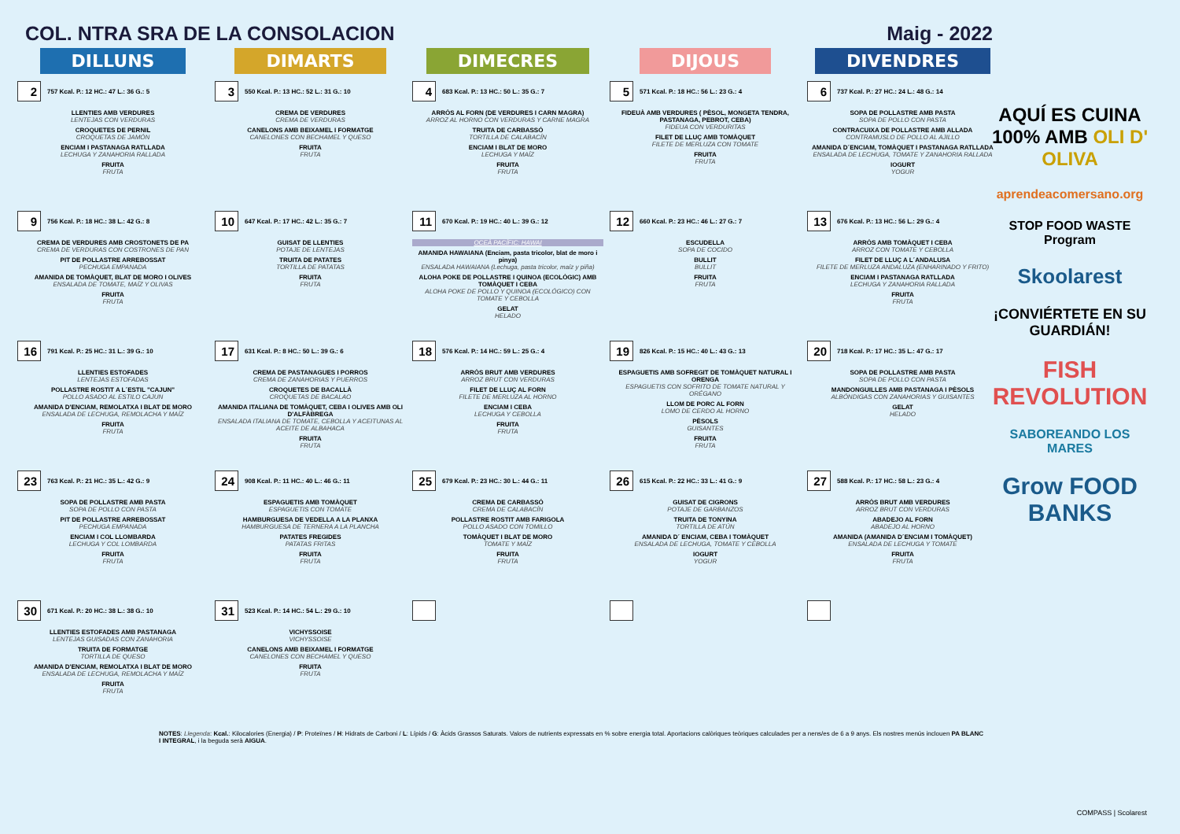COL. NTRA SRA DE LA CONSOLACION Maig - 2022
AQUÍ ES CUINA 100% AMB OLI D' OLIVA
aprendeacomersano.org
STOP FOOD WASTE Program
Skoolarest
¡CONVIÉRTETE EN SU GUARDIÁN!
FISH REVOLUTION
SABOREANDO LOS MARES
Grow FOOD BANKS
| DILLUNS | DIMARTS | DIMECRES | DIJOUS | DIVENDRES |
| --- | --- | --- | --- | --- |
| 2 757 Kcal. P.: 12 HC.: 47 L.: 36 G.: 5 LLENTIES AMB VERDURES LENTEJAS CON VERDURAS CROQUETES DE PERNIL CROQUETAS DE JAMÓN ENCIAM I PASTANAGA RATLLADA LECHUGA Y ZANAHORIA RALLADA FRUITA FRUTA | 3 550 Kcal. P.: 13 HC.: 52 L.: 31 G.: 10 CREMA DE VERDURES CREMA DE VERDURAS CANELONS AMB BEIXAMEL I FORMATGE CANELONES CON BECHAMEL Y QUESO FRUITA FRUTA | 4 683 Kcal. P.: 13 HC.: 50 L.: 35 G.: 7 ARRÒS AL FORN (DE VERDURES I CARN MAGRA) ARROZ AL HORNO CON VERDURAS Y CARNE MAGRA TRUITA DE CARBASSÓ TORTILLA DE CALABACÍN ENCIAM I BLAT DE MORO LECHUGA Y MAÍZ FRUITA FRUTA | 5 571 Kcal. P.: 18 HC.: 56 L.: 23 G.: 4 FIDEUÀ AMB VERDURES ( PÈSOL, MONGETA TENDRA, PASTANAGA, PEBROT, CEBA) FIDEUA CON VERDURITAS FILET DE LLUÇ AMB TOMÀQUET FILETE DE MERLUZA CON TOMATE FRUITA FRUTA | 6 737 Kcal. P.: 27 HC.: 24 L.: 48 G.: 14 SOPA DE POLLASTRE AMB PASTA SOPA DE POLLO CON PASTA CONTRACUIXA DE POLLASTRE AMB ALLADA CONTRAMUSLO DE POLLO AL AJILLO AMANIDA D´ENCIAM, TOMÀQUET I PASTANAGA RATLLADA ENSALADA DE LECHUGA, TOMATE Y ZANAHORIA RALLADA IOGURT YOGUR |
| 9 756 Kcal. P.: 18 HC.: 38 L.: 42 G.: 8 CREMA DE VERDURES AMB CROSTONETS DE PA CREMA DE VERDURAS CON COSTRONES DE PAN PIT DE POLLASTRE ARREBOSSAT PECHUGA EMPANADA AMANIDA DE TOMÀQUET, BLAT DE MORO I OLIVES ENSALADA DE TOMATE, MAÍZ Y OLIVAS FRUITA FRUTA | 10 647 Kcal. P.: 17 HC.: 42 L.: 35 G.: 7 GUISAT DE LLENTIES POTAJE DE LENTEJAS TRUITA DE PATATES TORTILLA DE PATATAS FRUITA FRUTA | 11 670 Kcal. P.: 19 HC.: 40 L.: 39 G.: 12 OCEÀ PACÍFIC: HAWAI AMANIDA HAWAIANA (Enciam, pasta tricolor, blat de moro i pinya) ENSALADA HAWAIANA (Lechuga, pasta tricolor, maíz y piña) ALOHA POKE DE POLLASTRE I QUINOA (ECOLÒGIC) AMB TOMÀQUET I CEBA ALOHA POKE DE POLLO Y QUINOA (ECOLÓGICO) CON TOMATE Y CEBOLLA GELAT HELADO | 12 660 Kcal. P.: 23 HC.: 46 L.: 27 G.: 7 ESCUDELLA SOPA DE COCIDO BULLIT BULLIT FRUITA FRUTA | 13 676 Kcal. P.: 13 HC.: 56 L.: 29 G.: 4 ARRÒS AMB TOMÀQUET I CEBA ARROZ CON TOMATE Y CEBOLLA FILET DE LLUÇ A L´ANDALUSA FILETE DE MERLUZA ANDALUZA (ENHARINADO Y FRITO) ENCIAM I PASTANAGA RATLLADA LECHUGA Y ZANAHORIA RALLADA FRUITA FRUTA |
| 16 791 Kcal. P.: 25 HC.: 31 L.: 39 G.: 10 LLENTIES ESTOFADES LENTEJAS ESTOFADAS POLLASTRE ROSTIT A L´ESTIL "CAJUN" POLLO ASADO AL ESTILO CAJUN AMANIDA D'ENCIAM, REMOLATXA I BLAT DE MORO ENSALADA DE LECHUGA, REMOLACHA Y MAÍZ FRUITA FRUTA | 17 631 Kcal. P.: 8 HC.: 50 L.: 39 G.: 6 CREMA DE PASTANAGUES I PORROS CREMA DE ZANAHORIAS Y PUERROS CROQUETES DE BACALLÀ CROQUETAS DE BACALAO AMANIDA ITALIANA DE TOMÀQUET, CEBA I OLIVES AMB OLI D'ALFÀBREGA ENSALADA ITALIANA DE TOMATE, CEBOLLA Y ACEITUNAS AL ACEITE DE ALBAHACA FRUITA FRUTA | 18 576 Kcal. P.: 14 HC.: 59 L.: 25 G.: 4 ARRÒS BRUT AMB VERDURES ARROZ BRUT CON VERDURAS FILET DE LLUÇ AL FORN FILETE DE MERLUZA AL HORNO ENCIAM I CEBA LECHUGA Y CEBOLLA FRUITA FRUTA | 19 826 Kcal. P.: 15 HC.: 40 L.: 43 G.: 13 ESPAGUETIS AMB SOFREGIT DE TOMÀQUET NATURAL I ORENGA ESPAGUETIS CON SOFRITO DE TOMATE NATURAL Y ORÉGANO LLOM DE PORC AL FORN LOMO DE CERDO AL HORNO PÈSOLS GUISANTES FRUITA FRUTA | 20 718 Kcal. P.: 17 HC.: 35 L.: 47 G.: 17 SOPA DE POLLASTRE AMB PASTA SOPA DE POLLO CON PASTA MANDONGUILLES AMB PASTANAGA I PÈSOLS ALBÓNDIGAS CON ZANAHORIAS Y GUISANTES GELAT HELADO |
| 23 763 Kcal. P.: 21 HC.: 35 L.: 42 G.: 9 SOPA DE POLLASTRE AMB PASTA SOPA DE POLLO CON PASTA PIT DE POLLASTRE ARREBOSSAT PECHUGA EMPANADA ENCIAM I COL LLOMBARDA LECHUGA Y COL LOMBARDA FRUITA FRUTA | 24 908 Kcal. P.: 11 HC.: 40 L.: 46 G.: 11 ESPAGUETIS AMB TOMÀQUET ESPAGUETIS CON TOMATE HAMBURGUESA DE VEDELLA A LA PLANXA HAMBURGUESA DE TERNERA A LA PLANCHA PATATES FREGIDES PATATAS FRITAS FRUITA FRUTA | 25 679 Kcal. P.: 23 HC.: 30 L.: 44 G.: 11 CREMA DE CARBASSÓ CREMA DE CALABACÍN POLLASTRE ROSTIT AMB FARIGOLA POLLO ASADO CON TOMILLO TOMÀQUET I BLAT DE MORO TOMATE Y MAÍZ FRUITA FRUTA | 26 615 Kcal. P.: 22 HC.: 33 L.: 41 G.: 9 GUISAT DE CIGRONS POTAJE DE GARBANZOS TRUITA DE TONYINA TORTILLA DE ATÚN AMANIDA D´ ENCIAM, CEBA I TOMÀQUET ENSALADA DE LECHUGA, TOMATE Y CEBOLLA IOGURT YOGUR | 27 588 Kcal. P.: 17 HC.: 58 L.: 23 G.: 4 ARRÒS BRUT AMB VERDURES ARROZ BRUT CON VERDURAS ABADEJO AL FORN ABADEJO AL HORNO AMANIDA (AMANIDA D´ENCIAM I TOMÀQUET) ENSALADA DE LECHUGA Y TOMATE FRUITA FRUTA |
| 30 671 Kcal. P.: 20 HC.: 38 L.: 38 G.: 10 LLENTIES ESTOFADES AMB PASTANAGA LENTEJAS GUISADAS CON ZANAHORIA TRUITA DE FORMATGE TORTILLA DE QUESO AMANIDA D'ENCIAM, REMOLATXA I BLAT DE MORO ENSALADA DE LECHUGA, REMOLACHA Y MAÍZ FRUITA FRUTA | 31 523 Kcal. P.: 14 HC.: 54 L.: 29 G.: 10 VICHYSSOISE VICHYSSOISE CANELONS AMB BEIXAMEL I FORMATGE CANELONES CON BECHAMEL Y QUESO FRUITA FRUTA | | | |
NOTES: Llegenda: Kcal.: Kilocalories (Energia) / P: Proteïnes / H: Hidrats de Carboni / L: Lípids / G: Àcids Grassos Saturats. Valors de nutrients expressats en % sobre energia total. Aportacions calòriques teòriques calculades per a nens/es de 6 a 9 anys. Els nostres menús inclouen PA BLANC I INTEGRAL, i la beguda serà AIGUA.
COMPASS | Scolarest